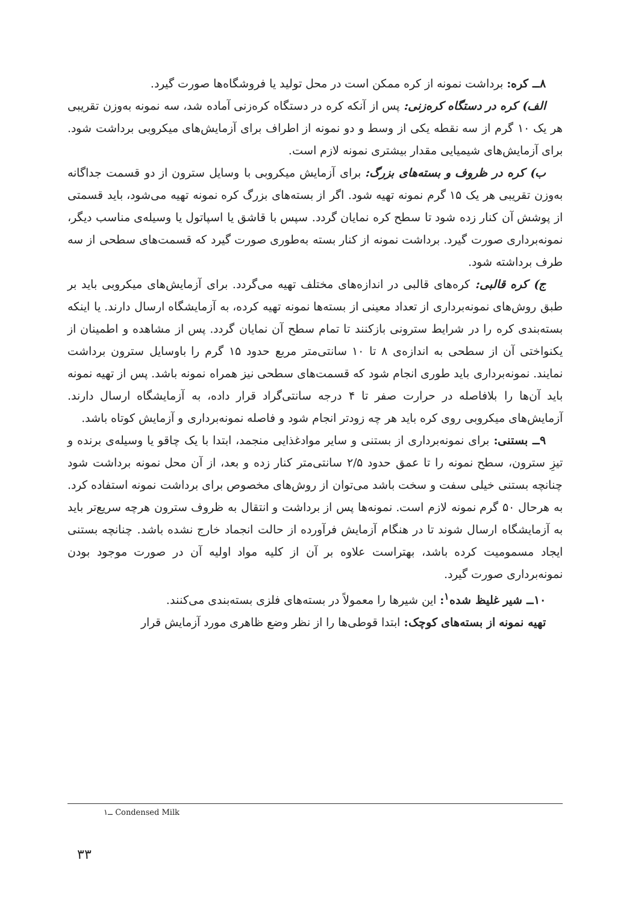۸ــ کره: برداشت نمونه از کره ممکن است در محل تولید یا فروشگاه‌ها صورت گیرد.
الف) کره در دستگاه کره‌زنی: پس از آنکه کره در دستگاه کره‌زنی آماده شد، سه نمونه به‌وزن تقریبی هر یک ۱۰ گرم از سه نقطه یکی از وسط و دو نمونه از اطراف برای آزمایش‌های میکروبی برداشت شود. برای آزمایش‌های شیمیایی مقدار بیشتری نمونه لازم است.
ب) کره در ظروف و بسته‌های بزرگ: برای آزمایش میکروبی با وسایل سترون از دو قسمت جداگانه به‌وزن تقریبی هر یک ۱۵ گرم نمونه تهیه شود. اگر از بسته‌های بزرگ کره نمونه تهیه می‌شود، باید قسمتی از پوشش آن کنار زده شود تا سطح کره نمایان گردد. سپس با قاشق یا اسپاتول یا وسیله‌ی مناسب دیگر، نمونه‌برداری صورت گیرد. برداشت نمونه از کنار بسته به‌طوری صورت گیرد که قسمت‌های سطحی از سه طرف برداشته شود.
ج) کره قالبی: کره‌های قالبی در اندازه‌های مختلف تهیه می‌گردد. برای آزمایش‌های میکروبی باید بر طبق روش‌های نمونه‌برداری از تعداد معینی از بسته‌ها نمونه تهیه کرده، به آزمایشگاه ارسال دارند. یا اینکه بسته‌بندی کره را در شرایط سترونی بازکنند تا تمام سطح آن نمایان گردد. پس از مشاهده و اطمینان از یکنواختی آن از سطحی به اندازه‌ی ۸ تا ۱۰ سانتی‌متر مربع حدود ۱۵ گرم را باوسایل سترون برداشت نمایند. نمونه‌برداری باید طوری انجام شود که قسمت‌های سطحی نیز همراه نمونه باشد. پس از تهیه نمونه باید آن‌ها را بلافاصله در حرارت صفر تا ۴ درجه سانتی‌گراد قرار داده، به آزمایشگاه ارسال دارند. آزمایش‌های میکروبی روی کره باید هر چه زودتر انجام شود و فاصله نمونه‌برداری و آزمایش کوتاه باشد.
۹ــ بستنی: برای نمونه‌برداری از بستنی و سایر موادغذایی منجمد، ابتدا با یک چاقو یا وسیله‌ی برنده و تیزِ سترون، سطح نمونه را تا عمق حدود ۲/۵ سانتی‌متر کنار زده و بعد، از آن محل نمونه برداشت شود چنانچه بستنی خیلی سفت و سخت باشد می‌توان از روش‌های مخصوص برای برداشت نمونه استفاده کرد. به هرحال ۵۰ گرم نمونه لازم است. نمونه‌ها پس از برداشت و انتقال به ظروف سترون هرچه سریع‌تر باید به آزمایشگاه ارسال شوند تا در هنگام آزمایش فرآورده از حالت انجماد خارج نشده باشد. چنانچه بستنی ایجاد مسمومیت کرده باشد، بهتراست علاوه بر آن از کلیه مواد اولیه آن در صورت موجود بودن نمونه‌برداری صورت گیرد.
۱۰ــ شیر غلیظ شده<sup>۱</sup>: این شیرها را معمولاً در بسته‌های فلزی بسته‌بندی می‌کنند.
تهیه نمونه از بسته‌های کوچک: ابتدا قوطی‌ها را از نظر وضع ظاهری مورد آزمایش قرار
۱ــ Condensed Milk
۳۳